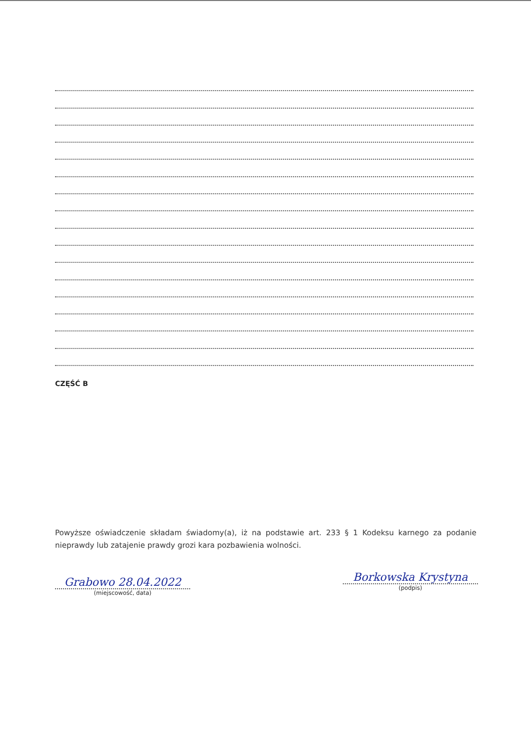CZĘŚĆ B
Powyższe oświadczenie składam świadomy(a), iż na podstawie art. 233 § 1 Kodeksu karnego za podanie nieprawdy lub zatajenie prawdy grozi kara pozbawienia wolności.
Grabowo 28.04.2022
(miejscowość, data)
Borkowska Krystyna
(podpis)